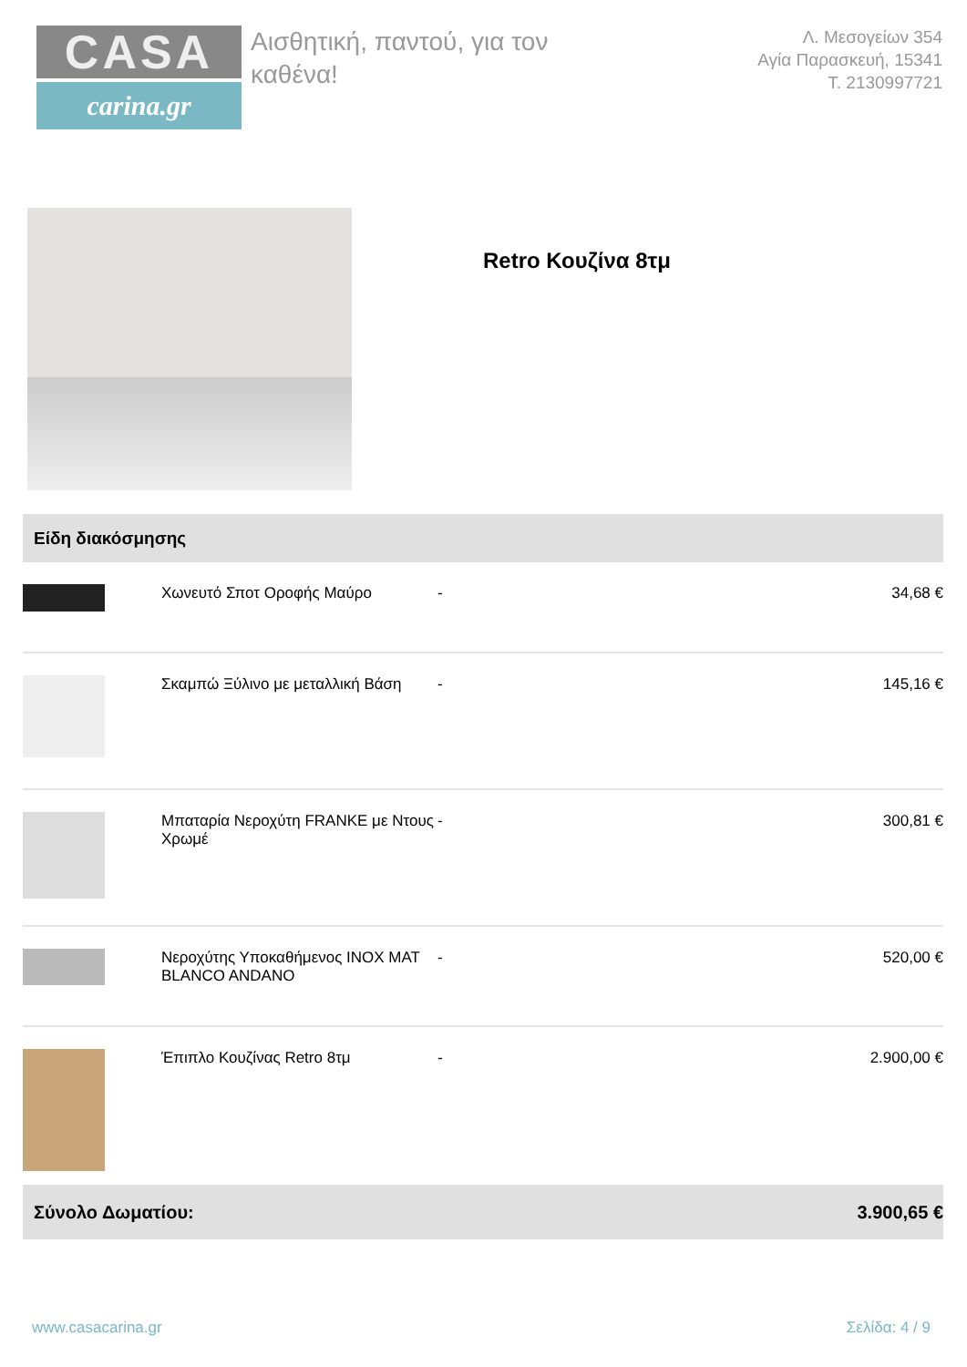CASA
carina.gr
Αισθητική, παντού, για τον καθένα!
Λ. Μεσογείων 354
Αγία Παρασκευή, 15341
Τ. 2130997721
Retro Κουζίνα 8τμ
| Είδη διακόσμησης | | | |
| --- | --- | --- | --- |
| | Χωνευτό Σποτ Οροφής Μαύρο | - | 34,68 € |
| | Σκαμπώ Ξύλινο με μεταλλική Βάση | - | 145,16 € |
| | Μπαταρία Νεροχύτη FRANKE με Ντους Χρωμέ | - | 300,81 € |
| | Νεροχύτης Υποκαθήμενος INOX MAT BLANCO ANDANO | - | 520,00 € |
| | Έπιπλο Κουζίνας Retro 8τμ | - | 2.900,00 € |
| Σύνολο Δωματίου: | | | 3.900,65 € |
www.casacarina.gr Σελίδα: 4 / 9